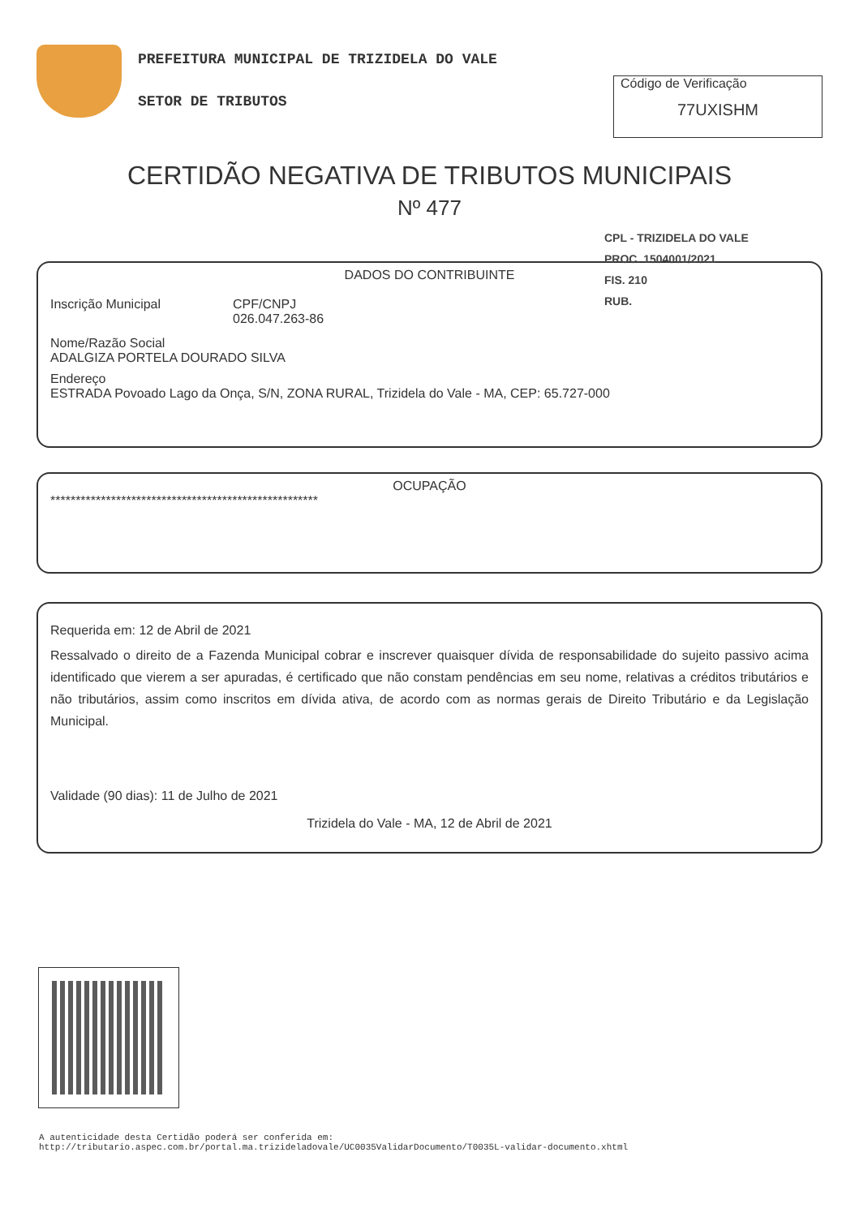PREFEITURA MUNICIPAL DE TRIZIDELA DO VALE
SETOR DE TRIBUTOS
Código de Verificação
77UXISHM
CERTIDÃO NEGATIVA DE TRIBUTOS MUNICIPAIS
Nº 477
CPL - TRIZIDELA DO VALE
PROC. 1504001/2021
FIS. 210
RUB.
DADOS DO CONTRIBUINTE
Inscrição Municipal CPF/CNPJ
026.047.263-86
Nome/Razão Social
ADALGIZA PORTELA DOURADO SILVA
Endereço
ESTRADA Povoado Lago da Onça, S/N, ZONA RURAL, Trizidela do Vale - MA, CEP: 65.727-000
OCUPAÇÃO
*****************************************************
Requerida em: 12 de Abril de 2021
Ressalvado o direito de a Fazenda Municipal cobrar e inscrever quaisquer dívida de responsabilidade do sujeito passivo acima identificado que vierem a ser apuradas, é certificado que não constam pendências em seu nome, relativas a créditos tributários e não tributários, assim como inscritos em dívida ativa, de acordo com as normas gerais de Direito Tributário e da Legislação Municipal.
Validade (90 dias): 11 de Julho de 2021
Trizidela do Vale - MA, 12 de Abril de 2021
A autenticidade desta Certidão poderá ser conferida em:
http://tributario.aspec.com.br/portal.ma.trizideladovale/UC0035ValidarDocumento/T0035L-validar-documento.xhtml